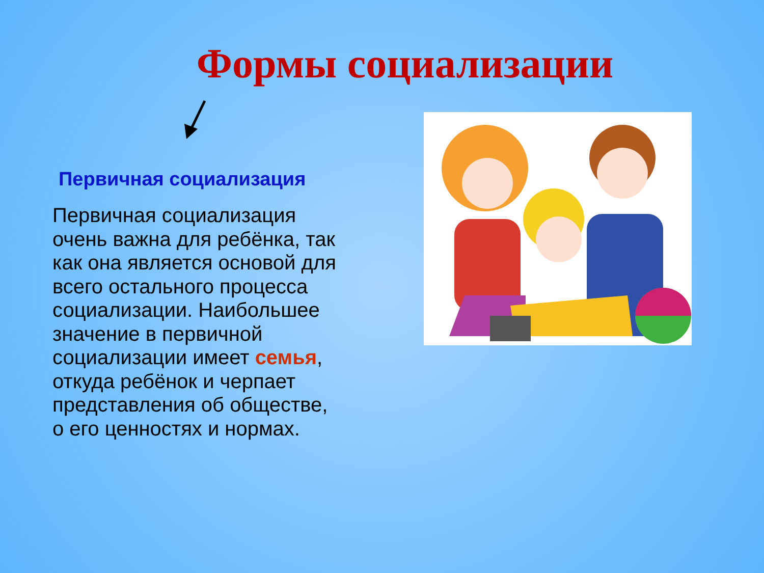Формы социализации
Первичная социализация
Первичная социализация очень важна для ребёнка, так как она является основой для всего остального процесса социализации. Наибольшее значение в первичной социализации имеет семья, откуда ребёнок и черпает представления об обществе, о его ценностях и нормах.